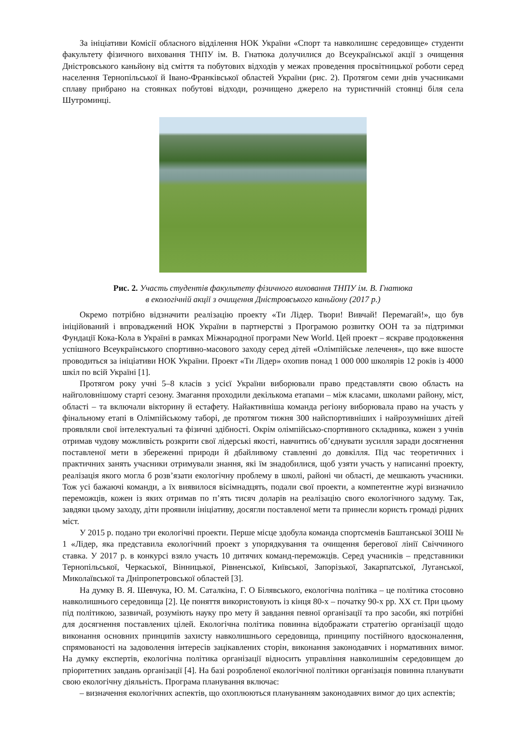За ініціативи Комісії обласного відділення НОК України «Спорт та навколишнє середовище» студенти факультету фізичного виховання ТНПУ ім. В. Гнатюка долучилися до Всеукраїнської акції з очищення Дністровського каньйону від сміття та побутових відходів у межах проведення просвітницької роботи серед населення Тернопільської й Івано-Франківської областей України (рис. 2). Протягом семи днів учасниками сплаву прибрано на стоянках побутові відходи, розчищено джерело на туристичній стоянці біля села Шутроминці.
Рис. 2. Участь студентів факультету фізичного виховання ТНПУ ім. В. Гнатюка
в екологічній акції з очищення Дністровського каньйону (2017 р.)
Окремо потрібно відзначити реалізацію проекту «Ти Лідер. Твори! Вивчай! Перемагай!», що був ініційований і впроваджений НОК України в партнерстві з Програмою розвитку ООН та за підтримки Фундації Кока-Кола в Україні в рамках Міжнародної програми New World. Цей проект – яскраве продовження успішного Всеукраїнського спортивно-масового заходу серед дітей «Олімпійське лелеченя», що вже вшосте проводиться за ініціативи НОК України. Проект «Ти Лідер» охопив понад 1 000 000 школярів 12 років із 4000 шкіл по всій Україні [1].
Протягом року учні 5–8 класів з усієї України виборювали право представляти свою область на найголовнішому старті сезону. Змагання проходили декількома етапами – між класами, школами району, міст, області – та включали вікторину й естафету. Найактивніша команда регіону виборювала право на участь у фінальному етапі в Олімпійському таборі, де протягом тижня 300 найспортивніших і найрозумніших дітей проявляли свої інтелектуальні та фізичні здібності. Окрім олімпійсько-спортивного складника, кожен з учнів отримав чудову можливість розкрити свої лідерські якості, навчитись об’єднувати зусилля заради досягнення поставленої мети в збереженні природи й дбайливому ставленні до довкілля. Під час теоретичних і практичних занять учасники отримували знання, які їм знадобилися, щоб узяти участь у написанні проекту, реалізація якого могла б розв’язати екологічну проблему в школі, районі чи області, де мешкають учасники. Тож усі бажаючі команди, а їх виявилося вісімнадцять, подали свої проекти, а компетентне журі визначило переможців, кожен із яких отримав по п’ять тисяч доларів на реалізацію свого екологічного задуму. Так, завдяки цьому заходу, діти проявили ініціативу, досягли поставленої мети та принесли користь громаді рідних міст.
У 2015 р. подано три екологічні проекти. Перше місце здобула команда спортсменів Баштанської ЗОШ № 1 «Лідер, яка представила екологічний проект з упорядкування та очищення берегової лінії Свіччиного ставка. У 2017 р. в конкурсі взяло участь 10 дитячих команд-переможців. Серед учасників – представники Тернопільської, Черкаської, Вінницької, Рівненської, Київської, Запорізької, Закарпатської, Луганської, Миколаївської та Дніпропетровської областей [3].
На думку В. Я. Шевчука, Ю. М. Саталкіна, Г. О Білявського, екологічна політика – це політика стосовно навколишнього середовища [2]. Це поняття використовують із кінця 80-х – початку 90-х рр. ХХ ст. При цьому під політикою, зазвичай, розуміють науку про мету й завдання певної організації та про засоби, які потрібні для досягнення поставлених цілей. Екологічна політика повинна відображати стратегію організації щодо виконання основних принципів захисту навколишнього середовища, принципу постійного вдосконалення, спрямованості на задоволення інтересів зацікавлених сторін, виконання законодавчих і нормативних вимог. На думку експертів, екологічна політика організації відносить управління навколишнім середовищем до пріоритетних завдань організації [4]. На базі розробленої екологічної політики організація повинна планувати свою екологічну діяльність. Програма планування включає:
– визначення екологічних аспектів, що охоплюються плануванням законодавчих вимог до цих аспектів;